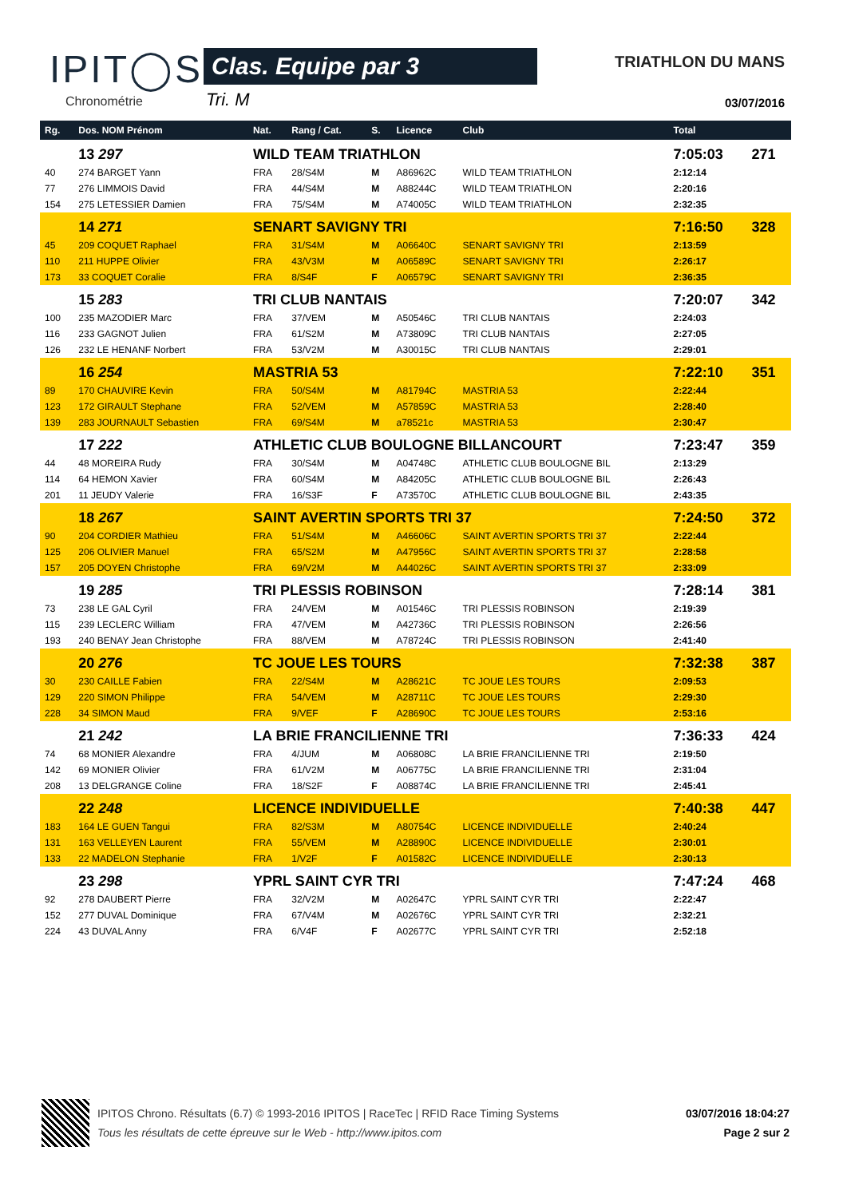IPIT◯S
Chronométrie
Clas. Equipe par 3
Tri. M
TRIATHLON DU MANS
03/07/2016
| Rg. | Dos. NOM Prénom | Nat. | Rang / Cat. | S. | Licence | Club | Total | |
| --- | --- | --- | --- | --- | --- | --- | --- | --- |
| | 13 297 | WILD TEAM TRIATHLON | | | | | 7:05:03 | 271 |
| 40 | 274 BARGET Yann | FRA | 28/S4M | M | A86962C | WILD TEAM TRIATHLON | 2:12:14 | |
| 77 | 276 LIMMOIS David | FRA | 44/S4M | M | A88244C | WILD TEAM TRIATHLON | 2:20:16 | |
| 154 | 275 LETESSIER Damien | FRA | 75/S4M | M | A74005C | WILD TEAM TRIATHLON | 2:32:35 | |
| | 14 271 | SENART SAVIGNY TRI | | | | | 7:16:50 | 328 |
| 45 | 209 COQUET Raphael | FRA | 31/S4M | M | A06640C | SENART SAVIGNY TRI | 2:13:59 | |
| 110 | 211 HUPPE Olivier | FRA | 43/V3M | M | A06589C | SENART SAVIGNY TRI | 2:26:17 | |
| 173 | 33 COQUET Coralie | FRA | 8/S4F | F | A06579C | SENART SAVIGNY TRI | 2:36:35 | |
| | 15 283 | TRI CLUB NANTAIS | | | | | 7:20:07 | 342 |
| 100 | 235 MAZODIER Marc | FRA | 37/VEM | M | A50546C | TRI CLUB NANTAIS | 2:24:03 | |
| 116 | 233 GAGNOT Julien | FRA | 61/S2M | M | A73809C | TRI CLUB NANTAIS | 2:27:05 | |
| 126 | 232 LE HENANF Norbert | FRA | 53/V2M | M | A30015C | TRI CLUB NANTAIS | 2:29:01 | |
| | 16 254 | MASTRIA 53 | | | | | 7:22:10 | 351 |
| 89 | 170 CHAUVIRE Kevin | FRA | 50/S4M | M | A81794C | MASTRIA 53 | 2:22:44 | |
| 123 | 172 GIRAULT Stephane | FRA | 52/VEM | M | A57859C | MASTRIA 53 | 2:28:40 | |
| 139 | 283 JOURNAULT Sebastien | FRA | 69/S4M | M | a78521c | MASTRIA 53 | 2:30:47 | |
| | 17 222 | ATHLETIC CLUB BOULOGNE BILLANCOURT | | | | | 7:23:47 | 359 |
| 44 | 48 MOREIRA Rudy | FRA | 30/S4M | M | A04748C | ATHLETIC CLUB BOULOGNE BIL | 2:13:29 | |
| 114 | 64 HEMON Xavier | FRA | 60/S4M | M | A84205C | ATHLETIC CLUB BOULOGNE BIL | 2:26:43 | |
| 201 | 11 JEUDY Valerie | FRA | 16/S3F | F | A73570C | ATHLETIC CLUB BOULOGNE BIL | 2:43:35 | |
| | 18 267 | SAINT AVERTIN SPORTS TRI 37 | | | | | 7:24:50 | 372 |
| 90 | 204 CORDIER Mathieu | FRA | 51/S4M | M | A46606C | SAINT AVERTIN SPORTS TRI 37 | 2:22:44 | |
| 125 | 206 OLIVIER Manuel | FRA | 65/S2M | M | A47956C | SAINT AVERTIN SPORTS TRI 37 | 2:28:58 | |
| 157 | 205 DOYEN Christophe | FRA | 69/V2M | M | A44026C | SAINT AVERTIN SPORTS TRI 37 | 2:33:09 | |
| | 19 285 | TRI PLESSIS ROBINSON | | | | | 7:28:14 | 381 |
| 73 | 238 LE GAL Cyril | FRA | 24/VEM | M | A01546C | TRI PLESSIS ROBINSON | 2:19:39 | |
| 115 | 239 LECLERC William | FRA | 47/VEM | M | A42736C | TRI PLESSIS ROBINSON | 2:26:56 | |
| 193 | 240 BENAY Jean Christophe | FRA | 88/VEM | M | A78724C | TRI PLESSIS ROBINSON | 2:41:40 | |
| | 20 276 | TC JOUE LES TOURS | | | | | 7:32:38 | 387 |
| 30 | 230 CAILLE Fabien | FRA | 22/S4M | M | A28621C | TC JOUE LES TOURS | 2:09:53 | |
| 129 | 220 SIMON Philippe | FRA | 54/VEM | M | A28711C | TC JOUE LES TOURS | 2:29:30 | |
| 228 | 34 SIMON Maud | FRA | 9/VEF | F | A28690C | TC JOUE LES TOURS | 2:53:16 | |
| | 21 242 | LA BRIE FRANCILIENNE TRI | | | | | 7:36:33 | 424 |
| 74 | 68 MONIER Alexandre | FRA | 4/JUM | M | A06808C | LA BRIE FRANCILIENNE TRI | 2:19:50 | |
| 142 | 69 MONIER Olivier | FRA | 61/V2M | M | A06775C | LA BRIE FRANCILIENNE TRI | 2:31:04 | |
| 208 | 13 DELGRANGE Coline | FRA | 18/S2F | F | A08874C | LA BRIE FRANCILIENNE TRI | 2:45:41 | |
| | 22 248 | LICENCE INDIVIDUELLE | | | | | 7:40:38 | 447 |
| 183 | 164 LE GUEN Tangui | FRA | 82/S3M | M | A80754C | LICENCE INDIVIDUELLE | 2:40:24 | |
| 131 | 163 VELLEYEN Laurent | FRA | 55/VEM | M | A28890C | LICENCE INDIVIDUELLE | 2:30:01 | |
| 133 | 22 MADELON Stephanie | FRA | 1/V2F | F | A01582C | LICENCE INDIVIDUELLE | 2:30:13 | |
| | 23 298 | YPRL SAINT CYR TRI | | | | | 7:47:24 | 468 |
| 92 | 278 DAUBERT Pierre | FRA | 32/V2M | M | A02647C | YPRL SAINT CYR TRI | 2:22:47 | |
| 152 | 277 DUVAL Dominique | FRA | 67/V4M | M | A02676C | YPRL SAINT CYR TRI | 2:32:21 | |
| 224 | 43 DUVAL Anny | FRA | 6/V4F | F | A02677C | YPRL SAINT CYR TRI | 2:52:18 | |
IPITOS Chrono. Résultats (6.7) © 1993-2016 IPITOS | RaceTec | RFID Race Timing Systems
Tous les résultats de cette épreuve sur le Web - http://www.ipitos.com
03/07/2016 18:04:27
Page 2 sur 2